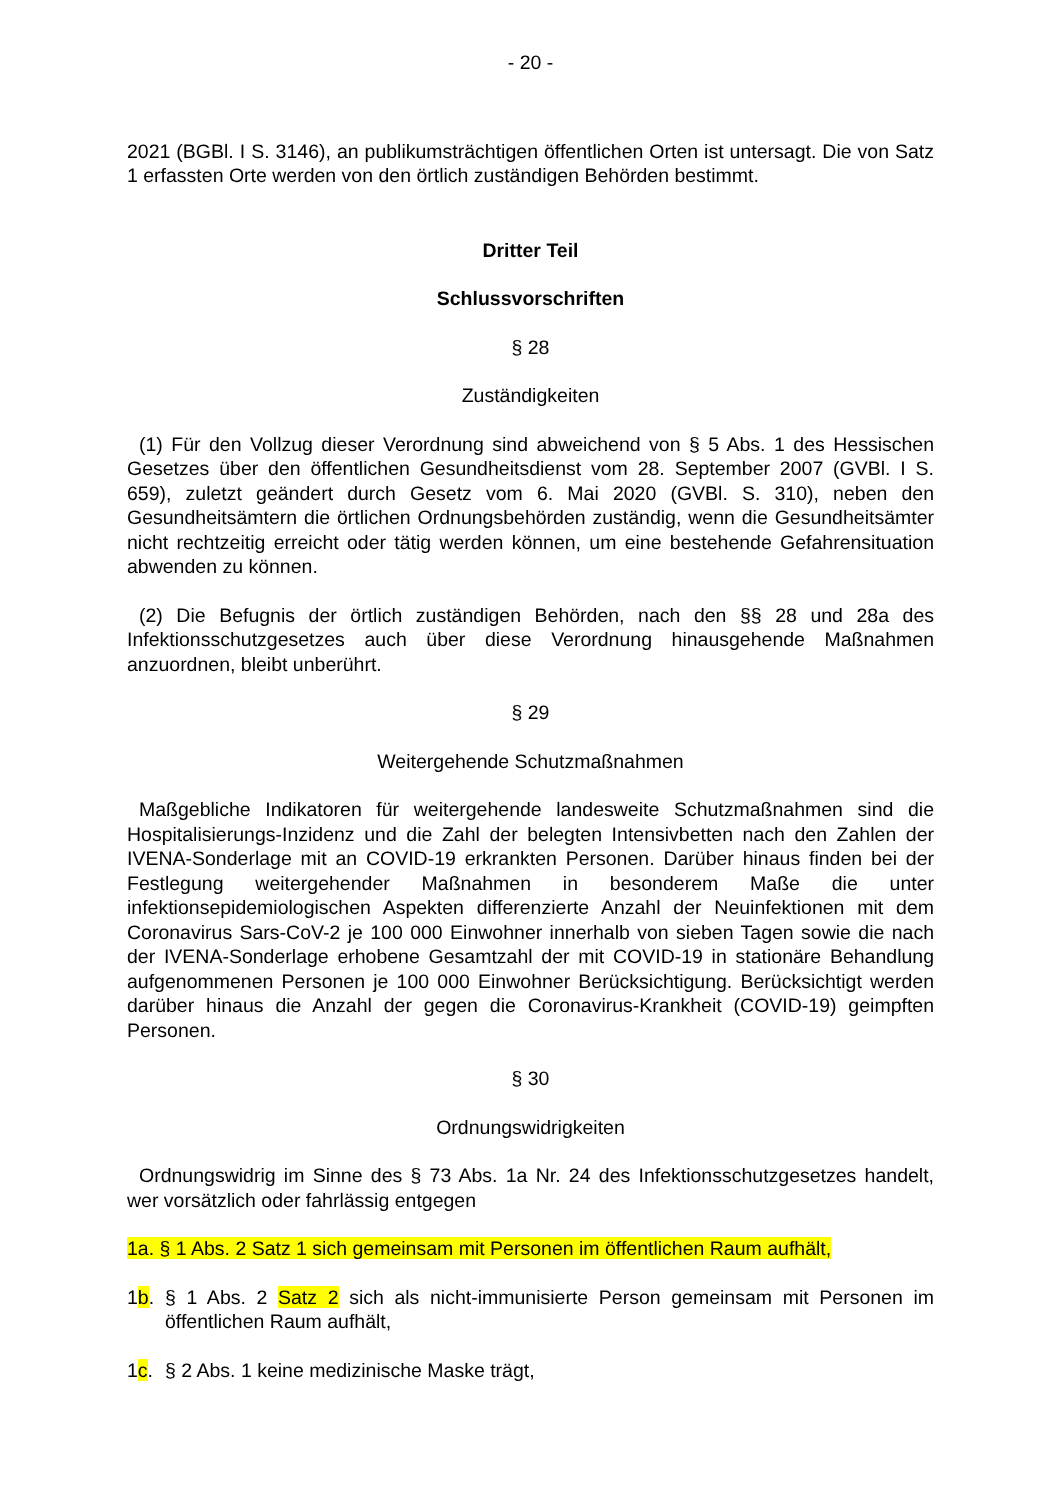- 20 -
2021 (BGBl. I S. 3146), an publikumsträchtigen öffentlichen Orten ist untersagt. Die von Satz 1 erfassten Orte werden von den örtlich zuständigen Behörden bestimmt.
Dritter Teil
Schlussvorschriften
§ 28
Zuständigkeiten
(1) Für den Vollzug dieser Verordnung sind abweichend von § 5 Abs. 1 des Hessischen Gesetzes über den öffentlichen Gesundheitsdienst vom 28. September 2007 (GVBl. I S. 659), zuletzt geändert durch Gesetz vom 6. Mai 2020 (GVBl. S. 310), neben den Gesundheitsämtern die örtlichen Ordnungsbehörden zuständig, wenn die Gesundheitsämter nicht rechtzeitig erreicht oder tätig werden können, um eine bestehende Gefahrensituation abwenden zu können.
(2) Die Befugnis der örtlich zuständigen Behörden, nach den §§ 28 und 28a des Infektionsschutzgesetzes auch über diese Verordnung hinausgehende Maßnahmen anzuordnen, bleibt unberührt.
§ 29
Weitergehende Schutzmaßnahmen
Maßgebliche Indikatoren für weitergehende landesweite Schutzmaßnahmen sind die Hospitalisierungs-Inzidenz und die Zahl der belegten Intensivbetten nach den Zahlen der IVENA-Sonderlage mit an COVID-19 erkrankten Personen. Darüber hinaus finden bei der Festlegung weitergehender Maßnahmen in besonderem Maße die unter infektionsepidemiologischen Aspekten differenzierte Anzahl der Neuinfektionen mit dem Coronavirus Sars-CoV-2 je 100 000 Einwohner innerhalb von sieben Tagen sowie die nach der IVENA-Sonderlage erhobene Gesamtzahl der mit COVID-19 in stationäre Behandlung aufgenommenen Personen je 100 000 Einwohner Berücksichtigung. Berücksichtigt werden darüber hinaus die Anzahl der gegen die Coronavirus-Krankheit (COVID-19) geimpften Personen.
§ 30
Ordnungswidrigkeiten
Ordnungswidrig im Sinne des § 73 Abs. 1a Nr. 24 des Infektionsschutzgesetzes handelt, wer vorsätzlich oder fahrlässig entgegen
1a. § 1 Abs. 2 Satz 1 sich gemeinsam mit Personen im öffentlichen Raum aufhält,
1b. § 1 Abs. 2 Satz 2 sich als nicht-immunisierte Person gemeinsam mit Personen im öffentlichen Raum aufhält,
1c. § 2 Abs. 1 keine medizinische Maske trägt,